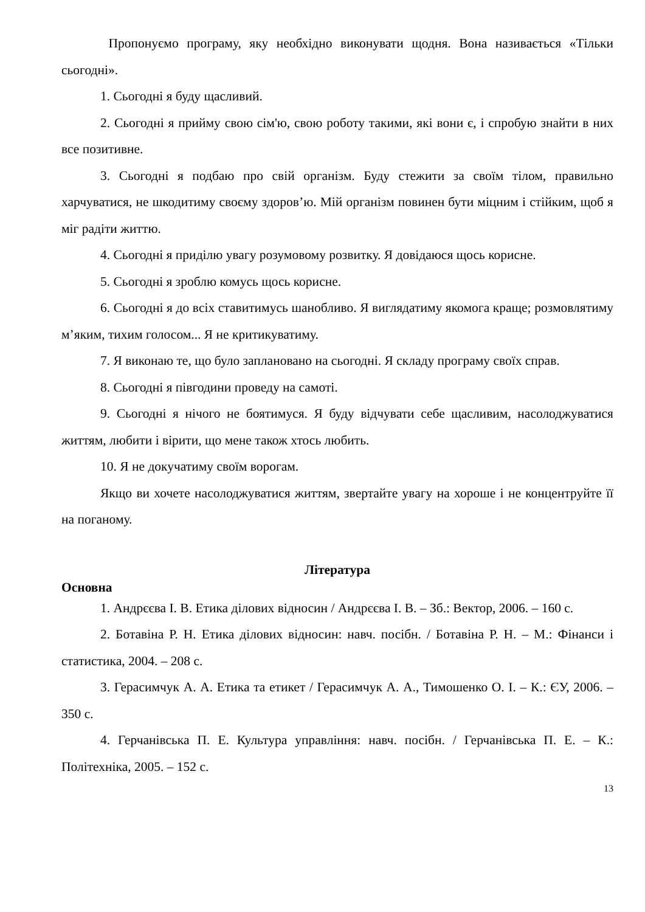Пропонуємо програму, яку необхідно виконувати щодня. Вона називається «Тільки сьогодні».
1. Сьогодні я буду щасливий.
2. Сьогодні я прийму свою сім'ю, свою роботу такими, які вони є, і спробую знайти в них все позитивне.
3. Сьогодні я подбаю про свій організм. Буду стежити за своїм тілом, правильно харчуватися, не шкодитиму своєму здоров’ю. Мій організм повинен бути міцним і стійким, щоб я міг радіти життю.
4. Сьогодні я приділю увагу розумовому розвитку. Я довідаюся щось корисне.
5. Сьогодні я зроблю комусь щось корисне.
6. Сьогодні я до всіх ставитимусь шанобливо. Я виглядатиму якомога краще; розмовлятиму м’яким, тихим голосом... Я не критикуватиму.
7. Я виконаю те, що було заплановано на сьогодні. Я складу програму своїх справ.
8. Сьогодні я півгодини проведу на самоті.
9. Сьогодні я нічого не боятимуся. Я буду відчувати себе щасливим, насолоджуватися життям, любити і вірити, що мене також хтось любить.
10. Я не докучатиму своїм ворогам.
Якщо ви хочете насолоджуватися життям, звертайте увагу на хороше і не концентруйте її на поганому.
Література
Основна
1. Андрєєва І. В. Етика ділових відносин / Андрєєва І. В. – Зб.: Вектор, 2006. – 160 с.
2. Ботавіна Р. Н. Етика ділових відносин: навч. посібн. / Ботавіна Р. Н. – М.: Фінанси і статистика, 2004. – 208 с.
3. Герасимчук А. А. Етика та етикет / Герасимчук А. А., Тимошенко О. І. – К.: ЄУ, 2006. – 350 с.
4. Герчанівська П. Е. Культура управління: навч. посібн. / Герчанівська П. Е. – К.: Політехніка, 2005. – 152 с.
13